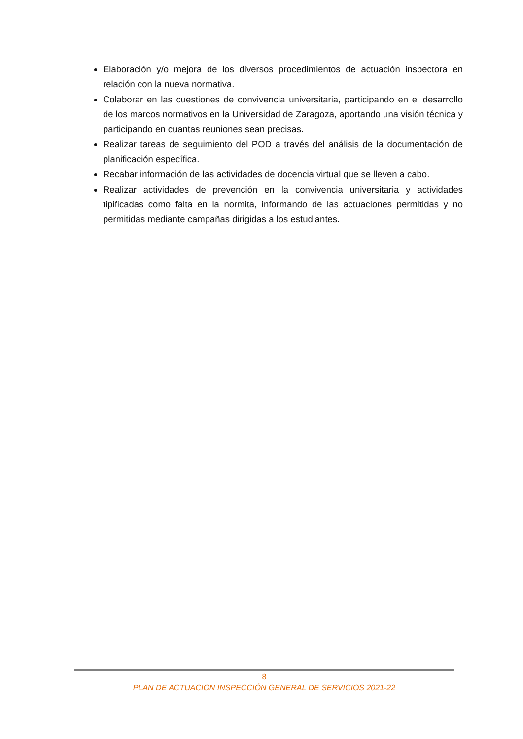Elaboración y/o mejora de los diversos procedimientos de actuación inspectora en relación con la nueva normativa.
Colaborar en las cuestiones de convivencia universitaria, participando en el desarrollo de los marcos normativos en la Universidad de Zaragoza, aportando una visión técnica y participando en cuantas reuniones sean precisas.
Realizar tareas de seguimiento del POD a través del análisis de la documentación de planificación específica.
Recabar información de las actividades de docencia virtual que se lleven a cabo.
Realizar actividades de prevención en la convivencia universitaria y actividades tipificadas como falta en la normita, informando de las actuaciones permitidas y no permitidas mediante campañas dirigidas a los estudiantes.
8
PLAN DE ACTUACION INSPECCIÓN GENERAL DE SERVICIOS 2021-22